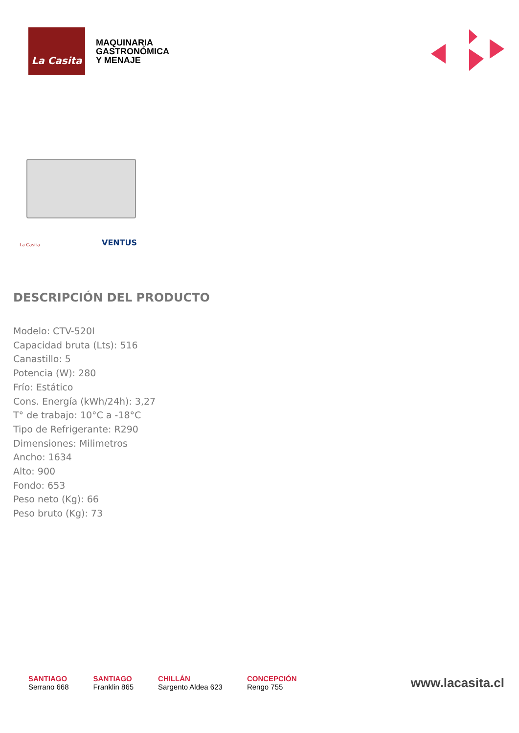La Casita
MAQUINARIA
GASTRONÓMICA
Y MENAJE
La Casita VENTUS
DESCRIPCIÓN DEL PRODUCTO
Modelo: CTV-520I
Capacidad bruta (Lts): 516
Canastillo: 5
Potencia (W): 280
Frío: Estático
Cons. Energía (kWh/24h): 3,27
T° de trabajo: 10°C a -18°C
Tipo de Refrigerante: R290
Dimensiones: Milimetros
Ancho: 1634
Alto: 900
Fondo: 653
Peso neto (Kg): 66
Peso bruto (Kg): 73
SANTIAGO
Serrano 668
SANTIAGO
Franklin 865
CHILLÁN
Sargento Aldea 623
CONCEPCIÓN
Rengo 755
www.lacasita.cl